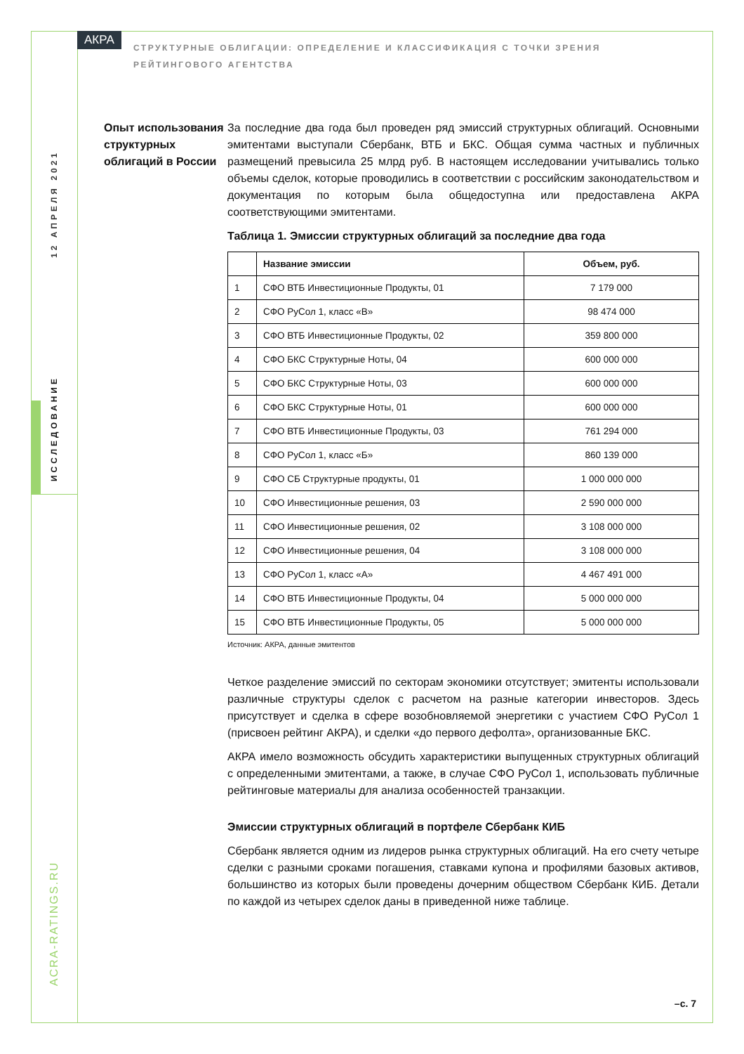12 АПРЕЛЯ 2021
ИССЛЕДОВАНИЕ
ACRA-RATINGS.RU
АКРА
СТРУКТУРНЫЕ ОБЛИГАЦИИ: ОПРЕДЕЛЕНИЕ И КЛАССИФИКАЦИЯ С ТОЧКИ ЗРЕНИЯ РЕЙТИНГОВОГО АГЕНТСТВА
Опыт использования структурных облигаций в России
За последние два года был проведен ряд эмиссий структурных облигаций. Основными эмитентами выступали Сбербанк, ВТБ и БКС. Общая сумма частных и публичных размещений превысила 25 млрд руб. В настоящем исследовании учитывались только объемы сделок, которые проводились в соответствии с российским законодательством и документация по которым была общедоступна или предоставлена АКРА соответствующими эмитентами.
Таблица 1. Эмиссии структурных облигаций за последние два года
| | Название эмиссии | Объем, руб. |
| --- | --- | --- |
| 1 | СФО ВТБ Инвестиционные Продукты, 01 | 7 179 000 |
| 2 | СФО РуСол 1, класс «В» | 98 474 000 |
| 3 | СФО ВТБ Инвестиционные Продукты, 02 | 359 800 000 |
| 4 | СФО БКС Структурные Ноты, 04 | 600 000 000 |
| 5 | СФО БКС Структурные Ноты, 03 | 600 000 000 |
| 6 | СФО БКС Структурные Ноты, 01 | 600 000 000 |
| 7 | СФО ВТБ Инвестиционные Продукты, 03 | 761 294 000 |
| 8 | СФО РуСол 1, класс «Б» | 860 139 000 |
| 9 | СФО СБ Структурные продукты, 01 | 1 000 000 000 |
| 10 | СФО Инвестиционные решения, 03 | 2 590 000 000 |
| 11 | СФО Инвестиционные решения, 02 | 3 108 000 000 |
| 12 | СФО Инвестиционные решения, 04 | 3 108 000 000 |
| 13 | СФО РуСол 1, класс «А» | 4 467 491 000 |
| 14 | СФО ВТБ Инвестиционные Продукты, 04 | 5 000 000 000 |
| 15 | СФО ВТБ Инвестиционные Продукты, 05 | 5 000 000 000 |
Источник: АКРА, данные эмитентов
Четкое разделение эмиссий по секторам экономики отсутствует; эмитенты использовали различные структуры сделок с расчетом на разные категории инвесторов. Здесь присутствует и сделка в сфере возобновляемой энергетики с участием СФО РуСол 1 (присвоен рейтинг АКРА), и сделки «до первого дефолта», организованные БКС.
АКРА имело возможность обсудить характеристики выпущенных структурных облигаций с определенными эмитентами, а также, в случае СФО РуСол 1, использовать публичные рейтинговые материалы для анализа особенностей транзакции.
Эмиссии структурных облигаций в портфеле Сбербанк КИБ
Сбербанк является одним из лидеров рынка структурных облигаций. На его счету четыре сделки с разными сроками погашения, ставками купона и профилями базовых активов, большинство из которых были проведены дочерним обществом Сбербанк КИБ. Детали по каждой из четырех сделок даны в приведенной ниже таблице.
–с. 7